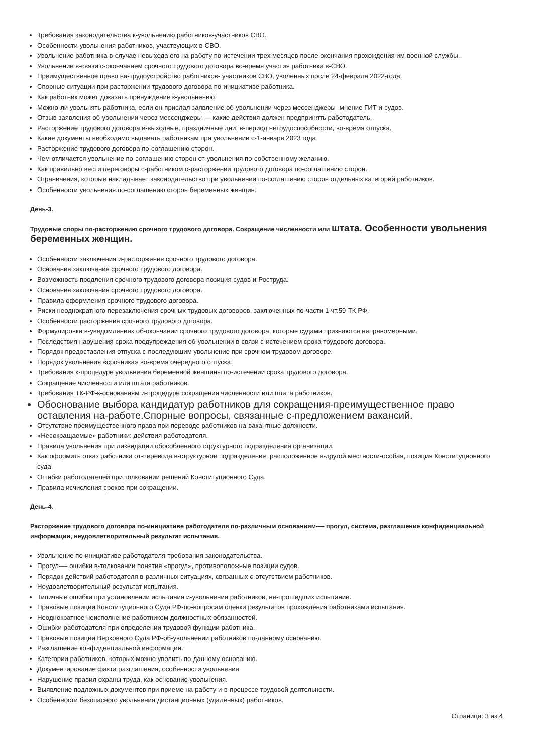Требования законодательства к-увольнению работников-участников СВО.
Особенности увольнения работников, участвующих в-СВО.
Увольнение работника в-случае невыхода его на-работу по-истечении трех месяцев после окончания прохождения им-военной службы.
Увольнение в-связи с-окончанием срочного трудового договора во-время участия работника в-СВО.
Преимущественное право на-трудоустройство работников- участников СВО, уволенных после 24-февраля 2022-года.
Спорные ситуации при расторжении трудового договора по-инициативе работника.
Как работник может доказать принуждение к-увольнению.
Можно-ли увольнять работника, если он-прислал заявление об-увольнении через мессенджеры -мнение ГИТ и-судов.
Отзыв заявления об-увольнении через мессенджеры-— какие действия должен предпринять работодатель.
Расторжение трудового договора в-выходные, праздничные дни, в-период нетрудоспособности, во-время отпуска.
Какие документы необходимо выдавать работникам при увольнении с-1-января 2023 года
Расторжение трудового договора по-соглашению сторон.
Чем отличается увольнение по-соглашению сторон от-увольнения по-собственному желанию.
Как правильно вести переговоры с-работником о-расторжении трудового договора по-соглашению сторон.
Ограничения, которые накладывает законодательство при увольнении по-соглашению сторон отдельных категорий работников.
Особенности увольнения по-соглашению сторон беременных женщин.
День-3.
Трудовые споры по-расторжению срочного трудового договора. Сокращение численности или штата. Особенности увольнения беременных женщин.
Особенности заключения и-расторжения срочного трудового договора.
Основания заключения срочного трудового договора.
Возможность продления срочного трудового договора-позиция судов и-Роструда.
Основания заключения срочного трудового договора.
Правила оформления срочного трудового договора.
Риски неоднократного перезаключения срочных трудовых договоров, заключенных по-части 1-чт.59-ТК РФ.
Особенности расторжения срочного трудового договора.
Формулировки в-уведомлениях об-окончании срочного трудового договора, которые судами признаются неправомерными.
Последствия нарушения срока предупреждения об-увольнении в-связи с-истечением срока трудового договора.
Порядок предоставления отпуска с-последующим увольнение при срочном трудовом договоре.
Порядок увольнения «срочника» во-время очередного отпуска.
Требования к-процедуре увольнения беременной женщины по-истечении срока трудового договора.
Сокращение численности или штата работников.
Требования ТК-РФ-к-основаниям и-процедуре сокращения численности или штата работников.
Обоснование выбора кандидатур работников для сокращения-преимущественное право оставления на-работе.Спорные вопросы, связанные с-предложением вакансий.
Отсутствие преимущественного права при переводе работников на-вакантные должности.
«Несокращаемые» работники: действия работодателя.
Правила увольнения при ликвидации обособленного структурного подразделения организации.
Как оформить отказ работника от-перевода в-структурное подразделение, расположенное в-другой местности-особая, позиция Конституционного суда.
Ошибки работодателей при толковании решений Конституционного Суда.
Правила исчисления сроков при сокращении.
День-4.
Расторжение трудового договора по-инициативе работодателя по-различным основаниям-— прогул, система, разглашение конфиденциальной информации, неудовлетворительный результат испытания.
Увольнение по-инициативе работодателя-требования законодательства.
Прогул-— ошибки в-толковании понятия «прогул», противоположные позиции судов.
Порядок действий работодателя в-различных ситуациях, связанных с-отсутствием работников.
Неудовлетворительный результат испытания.
Типичные ошибки при установлении испытания и-увольнении работников, не-прошедших испытание.
Правовые позиции Конституционного Суда РФ-по-вопросам оценки результатов прохождения работниками испытания.
Неоднократное неисполнение работником должностных обязанностей.
Ошибки работодателя при определении трудовой функции работника.
Правовые позиции Верховного Суда РФ-об-увольнении работников по-данному основанию.
Разглашение конфиденциальной информации.
Категории работников, которых можно уволить по-данному основанию.
Документирование факта разглашения, особенности увольнения.
Нарушение правил охраны труда, как основание увольнения.
Выявление подложных документов при приеме на-работу и-в-процессе трудовой деятельности.
Особенности безопасного увольнения дистанционных (удаленных) работников.
Страница: 3 из 4